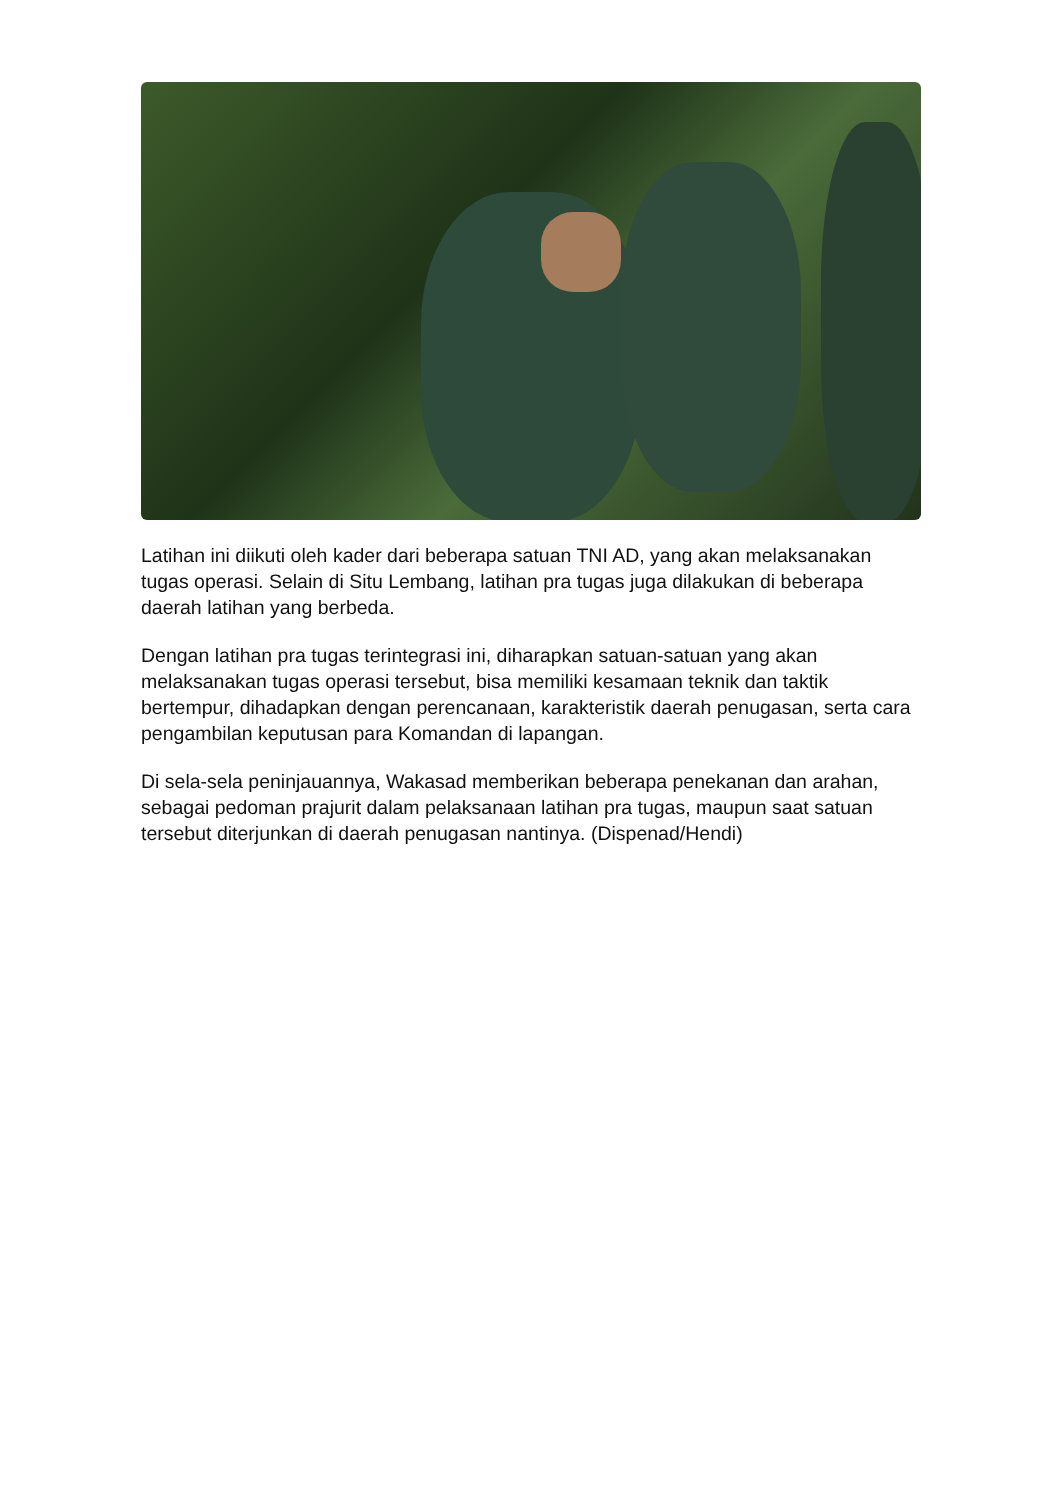Latihan ini diikuti oleh kader dari beberapa satuan TNI AD, yang akan melaksanakan tugas operasi. Selain di Situ Lembang, latihan pra tugas juga dilakukan di beberapa daerah latihan yang berbeda.
Dengan latihan pra tugas terintegrasi ini, diharapkan satuan-satuan yang akan melaksanakan tugas operasi tersebut, bisa memiliki kesamaan teknik dan taktik bertempur, dihadapkan dengan perencanaan, karakteristik daerah penugasan, serta cara pengambilan keputusan para Komandan di lapangan.
Di sela-sela peninjauannya, Wakasad memberikan beberapa penekanan dan arahan, sebagai pedoman prajurit dalam pelaksanaan latihan pra tugas, maupun saat satuan tersebut diterjunkan di daerah penugasan nantinya. (Dispenad/Hendi)